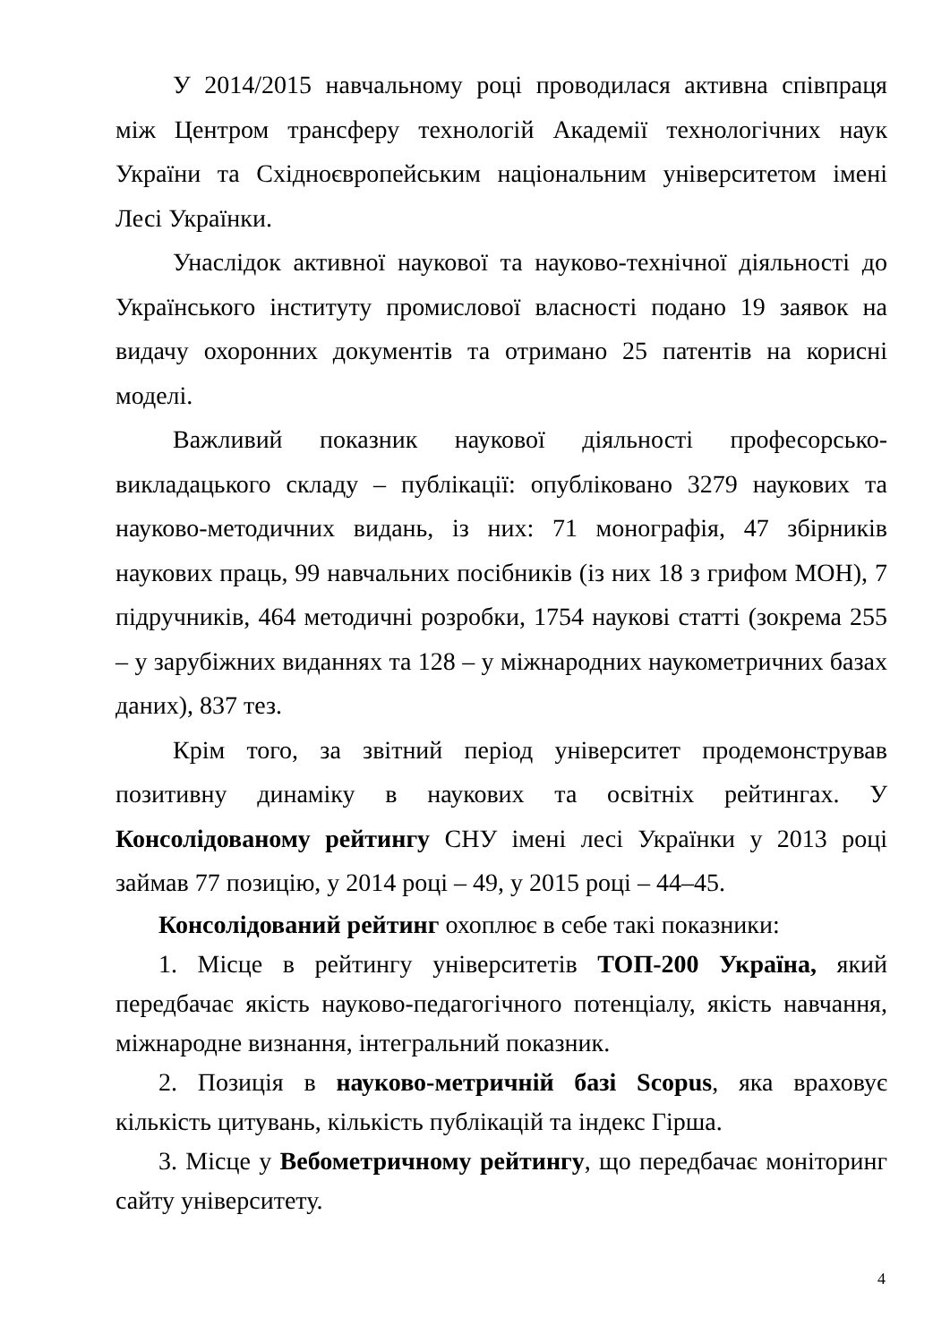У 2014/2015 навчальному році проводилася активна співпраця між Центром трансферу технологій Академії технологічних наук України та Східноєвропейським національним університетом імені Лесі Українки.
Унаслідок активної наукової та науково-технічної діяльності до Українського інституту промислової власності подано 19 заявок на видачу охоронних документів та отримано 25 патентів на корисні моделі.
Важливий показник наукової діяльності професорсько-викладацького складу – публікації: опубліковано 3279 наукових та науково-методичних видань, із них: 71 монографія, 47 збірників наукових праць, 99 навчальних посібників (із них 18 з грифом МОН), 7 підручників, 464 методичні розробки, 1754 наукові статті (зокрема 255 – у зарубіжних виданнях та 128 – у міжнародних наукометричних базах даних), 837 тез.
Крім того, за звітний період університет продемонстрував позитивну динаміку в наукових та освітніх рейтингах. У Консолідованому рейтингу СНУ імені лесі Українки у 2013 році займав 77 позицію, у 2014 році – 49, у 2015 році – 44–45.
Консолідований рейтинг охоплює в себе такі показники:
1. Місце в рейтингу університетів ТОП-200 Україна, який передбачає якість науково-педагогічного потенціалу, якість навчання, міжнародне визнання, інтегральний показник.
2. Позиція в науково-метричній базі Scopus, яка враховує кількість цитувань, кількість публікацій та індекс Гірша.
3. Місце у Вебометричному рейтингу, що передбачає моніторинг сайту університету.
4